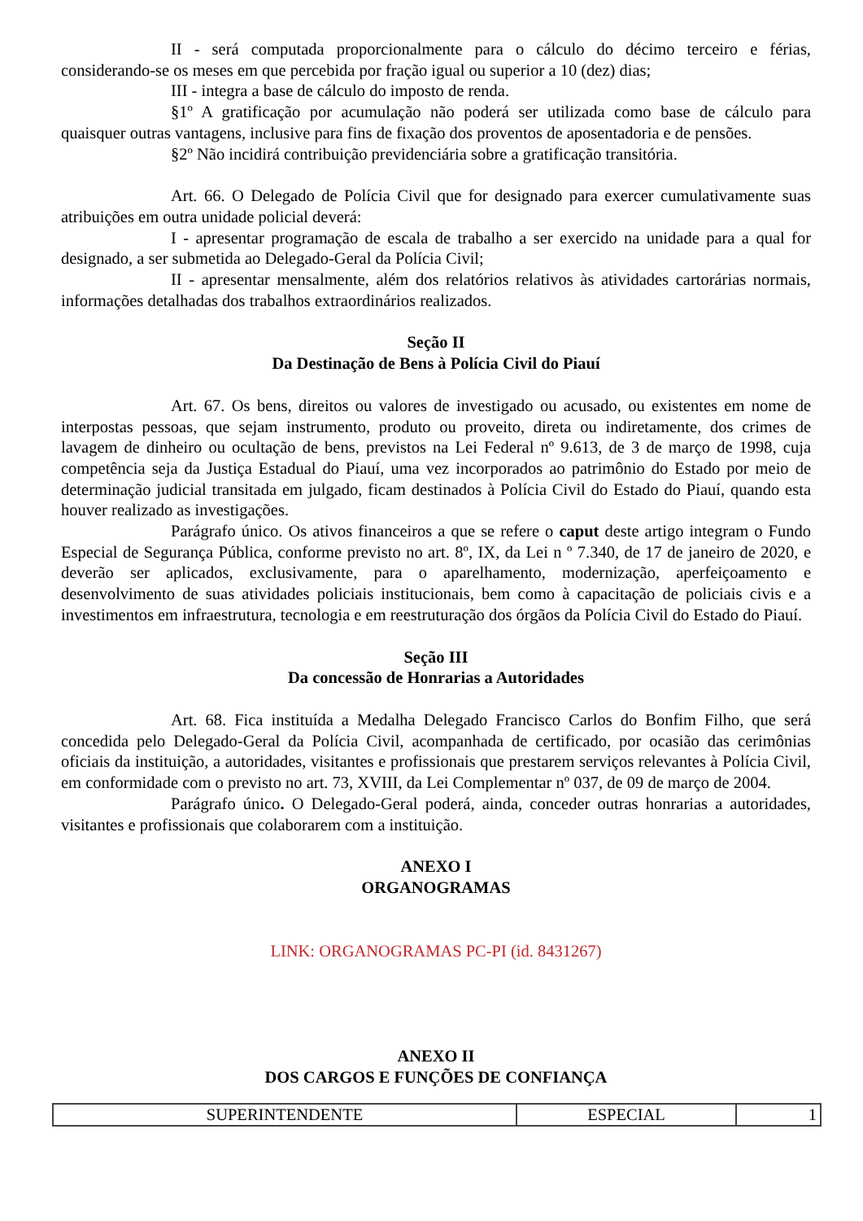II - será computada proporcionalmente para o cálculo do décimo terceiro e férias, considerando-se os meses em que percebida por fração igual ou superior a 10 (dez) dias;
III - integra a base de cálculo do imposto de renda.
§1º A gratificação por acumulação não poderá ser utilizada como base de cálculo para quaisquer outras vantagens, inclusive para fins de fixação dos proventos de aposentadoria e de pensões.
§2º Não incidirá contribuição previdenciária sobre a gratificação transitória.
Art. 66. O Delegado de Polícia Civil que for designado para exercer cumulativamente suas atribuições em outra unidade policial deverá:
I - apresentar programação de escala de trabalho a ser exercido na unidade para a qual for designado, a ser submetida ao Delegado-Geral da Polícia Civil;
II - apresentar mensalmente, além dos relatórios relativos às atividades cartorárias normais, informações detalhadas dos trabalhos extraordinários realizados.
Seção II
Da Destinação de Bens à Polícia Civil do Piauí
Art. 67. Os bens, direitos ou valores de investigado ou acusado, ou existentes em nome de interpostas pessoas, que sejam instrumento, produto ou proveito, direta ou indiretamente, dos crimes de lavagem de dinheiro ou ocultação de bens, previstos na Lei Federal nº 9.613, de 3 de março de 1998, cuja competência seja da Justiça Estadual do Piauí, uma vez incorporados ao patrimônio do Estado por meio de determinação judicial transitada em julgado, ficam destinados à Polícia Civil do Estado do Piauí, quando esta houver realizado as investigações.
Parágrafo único. Os ativos financeiros a que se refere o caput deste artigo integram o Fundo Especial de Segurança Pública, conforme previsto no art. 8º, IX, da Lei n º 7.340, de 17 de janeiro de 2020, e deverão ser aplicados, exclusivamente, para o aparelhamento, modernização, aperfeiçoamento e desenvolvimento de suas atividades policiais institucionais, bem como à capacitação de policiais civis e a investimentos em infraestrutura, tecnologia e em reestruturação dos órgãos da Polícia Civil do Estado do Piauí.
Seção III
Da concessão de Honrarias a Autoridades
Art. 68. Fica instituída a Medalha Delegado Francisco Carlos do Bonfim Filho, que será concedida pelo Delegado-Geral da Polícia Civil, acompanhada de certificado, por ocasião das cerimônias oficiais da instituição, a autoridades, visitantes e profissionais que prestarem serviços relevantes à Polícia Civil, em conformidade com o previsto no art. 73, XVIII, da Lei Complementar nº 037, de 09 de março de 2004.
Parágrafo único. O Delegado-Geral poderá, ainda, conceder outras honrarias a autoridades, visitantes e profissionais que colaborarem com a instituição.
ANEXO I
ORGANOGRAMAS
LINK: ORGANOGRAMAS PC-PI (id. 8431267)
ANEXO II
DOS CARGOS E FUNÇÕES DE CONFIANÇA
| SUPERINTENDENTE | ESPECIAL | 1 |